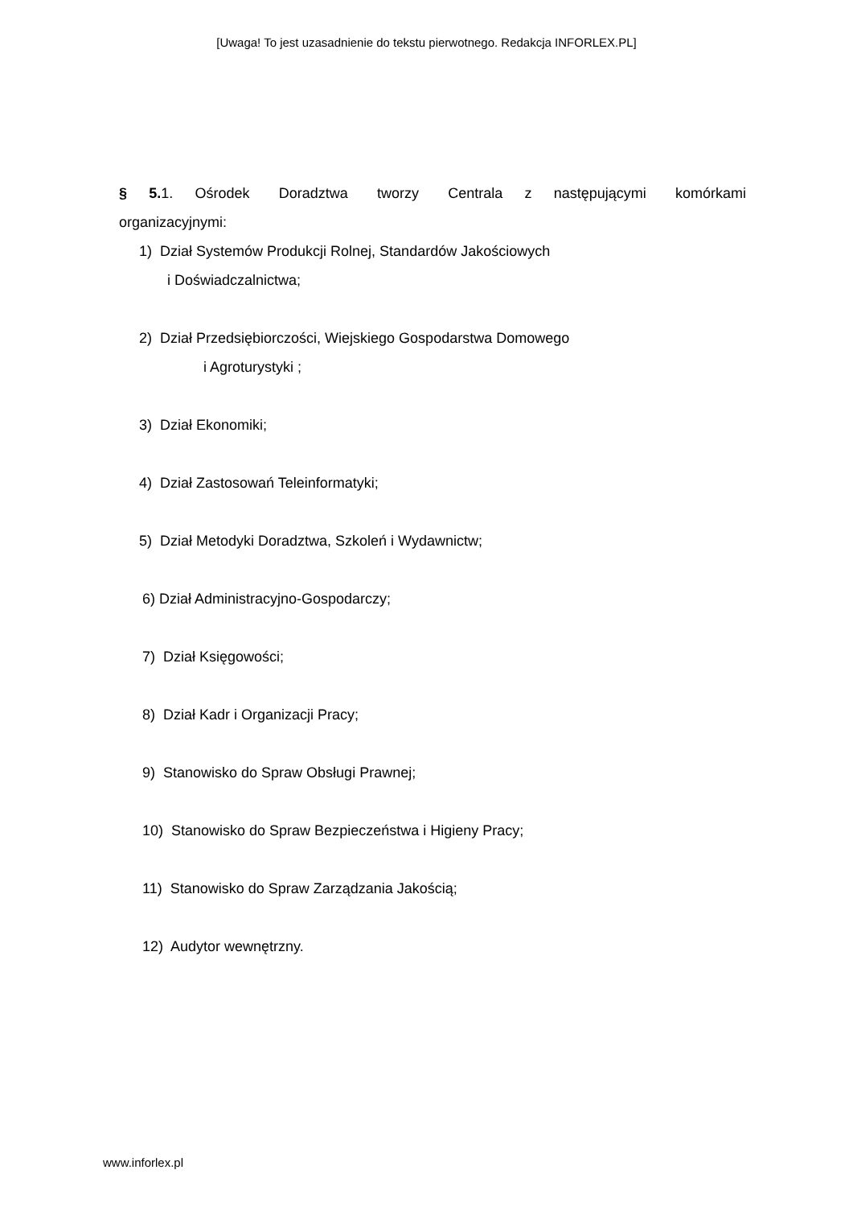[Uwaga! To jest uzasadnienie do tekstu pierwotnego. Redakcja INFORLEX.PL]
§ 5. 1. Ośrodek Doradztwa tworzy Centrala z następującymi komórkami organizacyjnymi:
1) Dział Systemów Produkcji Rolnej, Standardów Jakościowych
i Doświadczalnictwa;
2) Dział Przedsiębiorczości, Wiejskiego Gospodarstwa Domowego
i Agroturystyki ;
3) Dział Ekonomiki;
4) Dział Zastosowań Teleinformatyki;
5) Dział Metodyki Doradztwa, Szkoleń i Wydawnictw;
6) Dział Administracyjno-Gospodarczy;
7) Dział Księgowości;
8) Dział Kadr i Organizacji Pracy;
9) Stanowisko do Spraw Obsługi Prawnej;
10) Stanowisko do Spraw Bezpieczeństwa i Higieny Pracy;
11) Stanowisko do Spraw Zarządzania Jakością;
12) Audytor wewnętrzny.
www.inforlex.pl